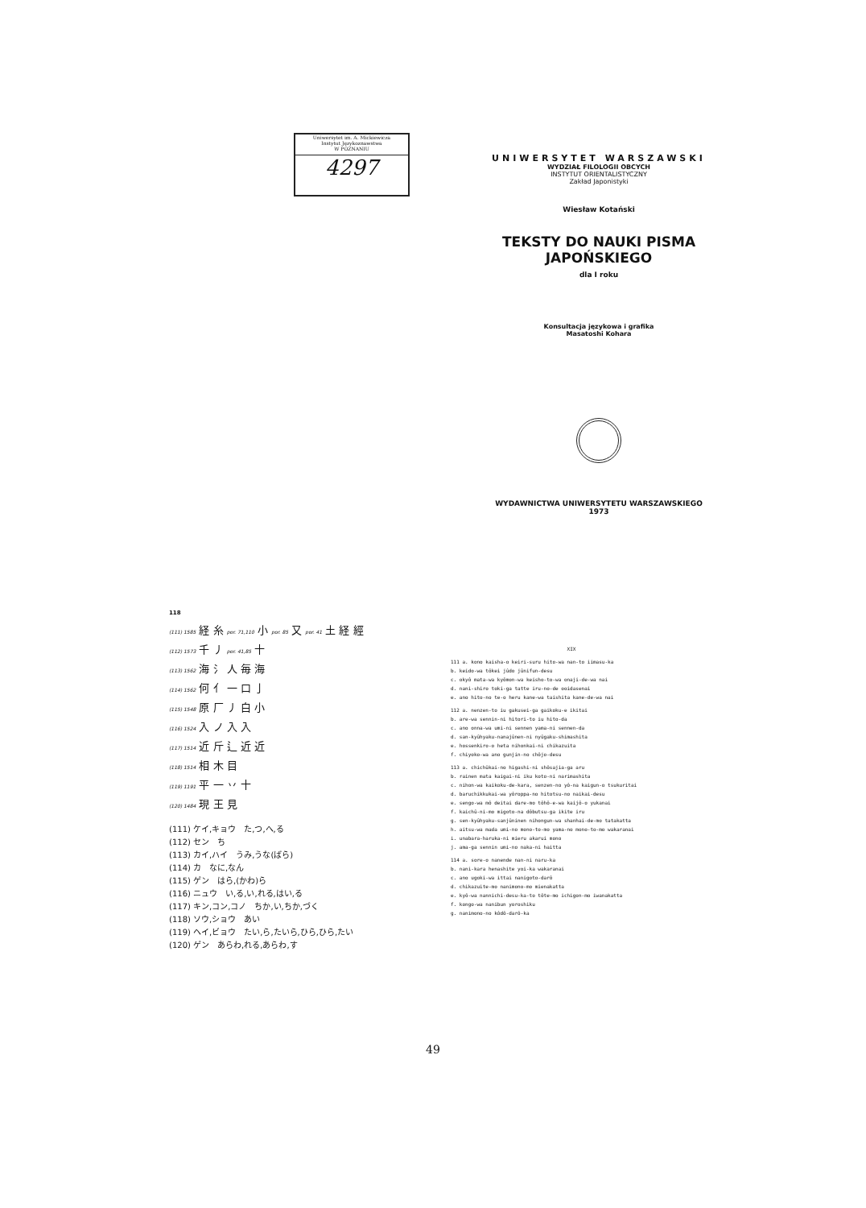Uniwersytet im. A. Mickiewicza
Instytut Językoznawstwa
W POZNANIU
4297
UNIWERSYTET WARSZAWSKI
WYDZIAŁ FILOLOGII OBCYCH
INSTYTUT ORIENTALISTYCZNY
Zakład Japonistyki
Wiesław Kotański
TEKSTY DO NAUKI PISMA JAPOŃSKIEGO
dla I roku
Konsultacja językowa i grafika
Masatoshi Kohara
WYDAWNICTWA UNIWERSYTETU WARSZAWSKIEGO
1973
118
(111) 1585 経 糸 por. 71,110 小 por. 85 又 por. 41 土 経 經
(112) 1573 千 丿 por. 41,85 十
(113) 1562 海 氵 人 毎 海
(114) 1562 何 亻 一 口 亅
(115) 1548 原 厂 丿 白 小
(116) 1524 入 ノ 入 入
(117) 1514 近 斤 辶 近 近
(118) 1514 相 木 目
(119) 1191 平 一 丷 十
(120) 1484 現 王 見
(111) ケイ,キョウ　た,つ,へ,る
(112) セン　ち
(113) カイ,ハイ　うみ,うな(ばら)
(114) カ　なに,なん
(115) ゲン　はら,(かわ)ら
(116) ニュウ　い,る,い,れる,はい,る
(117) キン,コン,コノ　ちか,い,ちか,づく
(118) ソウ,ショウ　あい
(119) ヘイ,ビョウ　たい,ら,たいら,ひら,ひら,たい
(120) ゲン　あらわ,れる,あらわ,す
XIX
111 a. kono kaisha-o keiri-suru hito-wa nan-to iimasu-ka
b. keido-wa tôkei jûdo jûnifun-desu
c. okyô mata-wa kyômon-wa keisho-to-wa onaji-de-wa nai
d. nani-shiro toki-ga tatte iru-no-de ooidasenai
e. ano hito-no te-o heru kane-wa taishita kane-de-wa nai
112 a. nenzen-to iu gakusei-ga gaikoku-e ikitai
b. are-wa sennin-ni hitori-to iu hito-da
c. ano onna-wa umi-ni sennen yama-ni sennen-da
d. san-kyûhyaku-nanajûnen-ni nyûgaku-shimashita
e. hossenkiro-o heta nihonkai-ni chikazuita
f. chiyoko-wa ano gunjin-no chôjo-desu
113 a. chichûkai-no higashi-ni shôsajia-ga aru
b. rainen mata kaigai-ni iku koto-ni narimashita
c. nihon-wa kaikoku-de-kara, senzen-no yô-na kaigun-o tsukuritai
d. baruchikkukai-wa yôroppa-no hitotsu-no naikai-desu
e. sengo-wa mô deitai dare-mo tôhô-e-wa kaijô-o yukanai
f. kaichû-ni-mo migoto-na dôbutsu-ga ikite iru
g. sen-kyûhyaku-sanjûninen nihongun-wa shanhai-de-mo tatakatta
h. aitsu-wa mada umi-no mono-to-mo yama-no mono-to-mo wakaranai
i. unabara-haruka-ni mieru akarui mono
j. ama-ga sennin umi-no naka-ni haitta
114 a. sore-o nanende nan-ni naru-ka
b. nani-kara henashite yoi-ka wakaranai
c. ano ugoki-wa ittai nanigoto-darô
d. chikazuite-mo nanimono-mo mienakatta
e. kyô-wa nannichi-desu-ka-to tôte-mo ichigon-mo iwanakatta
f. kongo-wa nanibun yoroshiku
g. nanimono-no kôdô-darô-ka
49